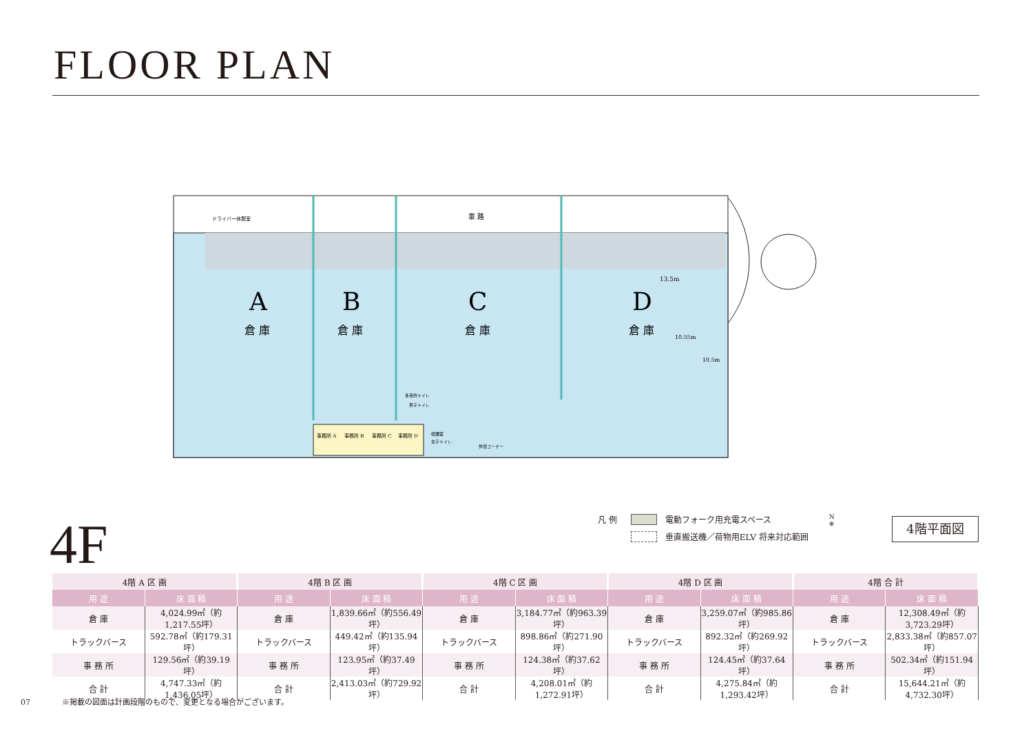FLOOR PLAN
車 路
A
B
C
D
倉 庫
倉 庫
倉 庫
倉 庫
ドライバー休憩室
13.5m
10.55m
10.5m
多目的トイレ
男子トイレ
事務所 A
事務所 B
事務所 C
事務所 D
喫煙室
女子トイレ
休憩コーナー
4F
凡 例 電動フォーク用充電スペース
垂直搬送機／荷物用ELV 将来対応範囲
N
⊕
4階平面図
| 4階 A 区 画 | | 4階 B 区 画 | | 4階 C 区 画 | | 4階 D 区 画 | | 4階 合 計 | |
| --- | --- | --- | --- | --- | --- | --- | --- | --- | --- |
| 用 途 | 床 面 積 | 用 途 | 床 面 積 | 用 途 | 床 面 積 | 用 途 | 床 面 積 | 用 途 | 床 面 積 |
| 倉 庫 | 4,024.99㎡（約1,217.55坪） | 倉 庫 | 1,839.66㎡（約556.49坪） | 倉 庫 | 3,184.77㎡（約963.39坪） | 倉 庫 | 3,259.07㎡（約985.86坪） | 倉 庫 | 12,308.49㎡（約3,723.29坪） |
| トラックバース | 592.78㎡（約179.31坪） | トラックバース | 449.42㎡（約135.94坪） | トラックバース | 898.86㎡（約271.90坪） | トラックバース | 892.32㎡（約269.92坪） | トラックバース | 2,833.38㎡（約857.07坪） |
| 事 務 所 | 129.56㎡（約39.19坪） | 事 務 所 | 123.95㎡（約37.49坪） | 事 務 所 | 124.38㎡（約37.62坪） | 事 務 所 | 124.45㎡（約37.64坪） | 事 務 所 | 502.34㎡（約151.94坪） |
| 合 計 | 4,747.33㎡（約1,436.05坪） | 合 計 | 2,413.03㎡（約729.92坪） | 合 計 | 4,208.01㎡（約1,272.91坪） | 合 計 | 4,275.84㎡（約1,293.42坪） | 合 計 | 15,644.21㎡（約4,732.30坪） |
07 ※掲載の図面は計画段階のもので、変更となる場合がございます。